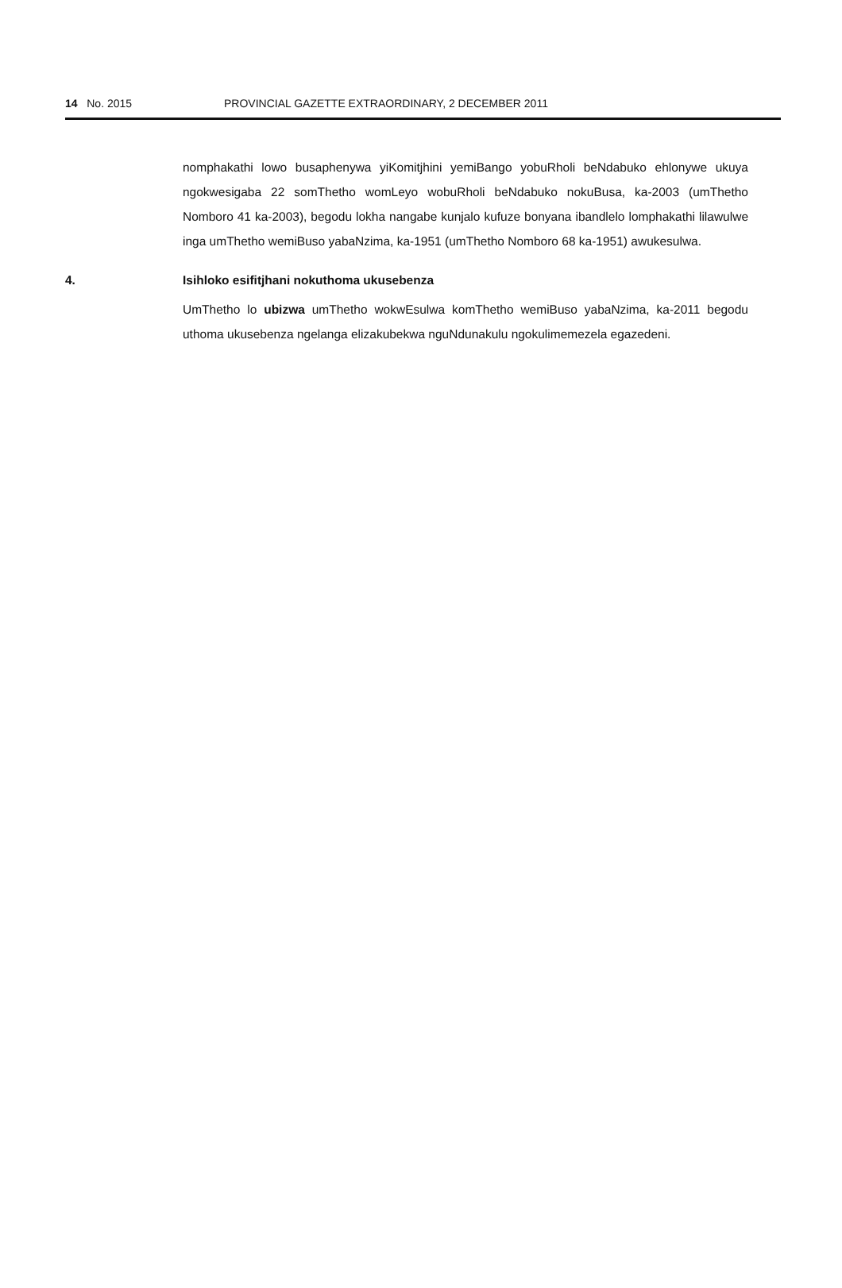14 No. 2015 PROVINCIAL GAZETTE EXTRAORDINARY, 2 DECEMBER 2011
nomphakathi lowo busaphenywa yiKomitjhini yemiBango yobuRholi beNdabuko ehlonywe ukuya ngokwesigaba 22 somThetho womLeyo wobuRholi beNdabuko nokuBusa, ka-2003 (umThetho Nomboro 41 ka-2003), begodu lokha nangabe kunjalo kufuze bonyana ibandlelo lomphakathi lilawulwe inga umThetho wemiBuso yabaNzima, ka-1951 (umThetho Nomboro 68 ka-1951) awukesulwa.
4. Isihloko esifitjhani nokuthoma ukusebenza
UmThetho lo ubizwa umThetho wokwEsulwa komThetho wemiBuso yabaNzima, ka-2011 begodu uthoma ukusebenza ngelanga elizakubekwa nguNdunakulu ngokulimemezela egazedeni.